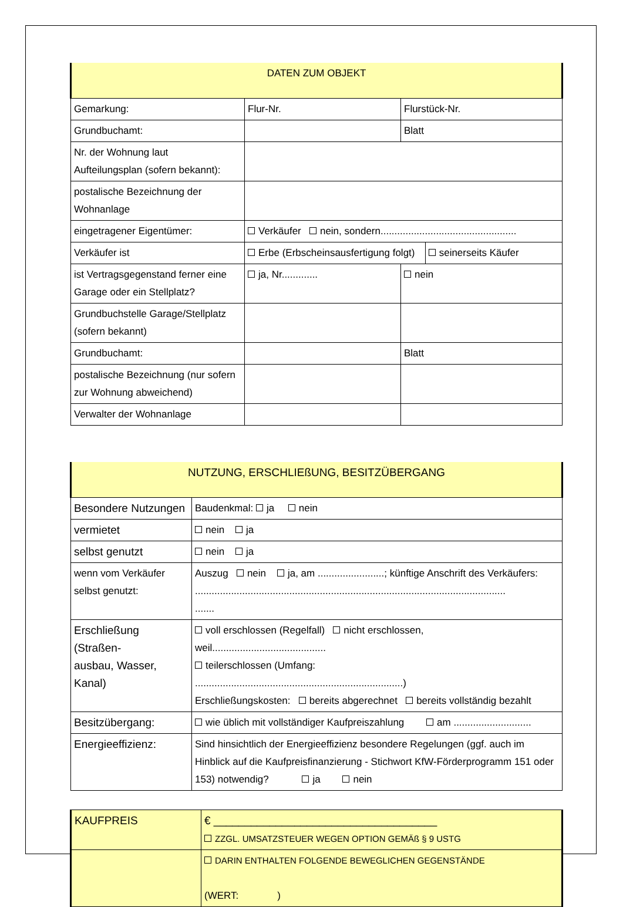| DATEN ZUM OBJEKT | | | |
| --- | --- | --- | --- |
| Gemarkung: | Flur-Nr. | Flurstück-Nr. | |
| Grundbuchamt: | | Blatt | |
| Nr. der Wohnung laut Aufteilungsplan (sofern bekannt): | | | |
| postalische Bezeichnung der Wohnanlage | | | |
| eingetragener Eigentümer: | Verkäufer nein, sondern................................................. | | |
| Verkäufer ist | Erbe (Erbscheinsausfertigung folgt) | | seinerseits Käufer |
| ist Vertragsgegenstand ferner eine Garage oder ein Stellplatz? | ja, Nr............. | nein | |
| Grundbuchstelle Garage/Stellplatz (sofern bekannt) | | | |
| Grundbuchamt: | | Blatt | |
| postalische Bezeichnung (nur sofern zur Wohnung abweichend) | | | |
| Verwalter der Wohnanlage | | | |
| NUTZUNG, ERSCHLIEßUNG, BESITZÜBERGANG | |
| --- | --- |
| Besondere Nutzungen | Baudenkmal: ja nein |
| vermietet | nein ja |
| selbst genutzt | nein ja |
| wenn vom Verkäufer selbst genutzt: | Auszug nein ja, am ........................; künftige Anschrift des Verkäufers: ................................................................................................................ ....... |
| Erschließung (Straßen- ausbau, Wasser, Kanal) | voll erschlossen (Regelfall) nicht erschlossen, weil......................................... teilerschlossen (Umfang: ...........................................................................) Erschließungskosten: bereits abgerechnet bereits vollständig bezahlt |
| Besitzübergang: | wie üblich mit vollständiger Kaufpreiszahlung am ............................ |
| Energieeffizienz: | Sind hinsichtlich der Energieeffizienz besondere Regelungen (ggf. auch im Hinblick auf die Kaufpreisfinanzierung - Stichwort KfW-Förderprogramm 151 oder 153) notwendig? ja nein |
| KAUFPREIS | € ____________________________________ ZZGL. UMSATZSTEUER WEGEN OPTION GEMÄß § 9 USTG |
| | DARIN ENTHALTEN FOLGENDE BEWEGLICHEN GEGENSTÄNDE (WERT: ) |